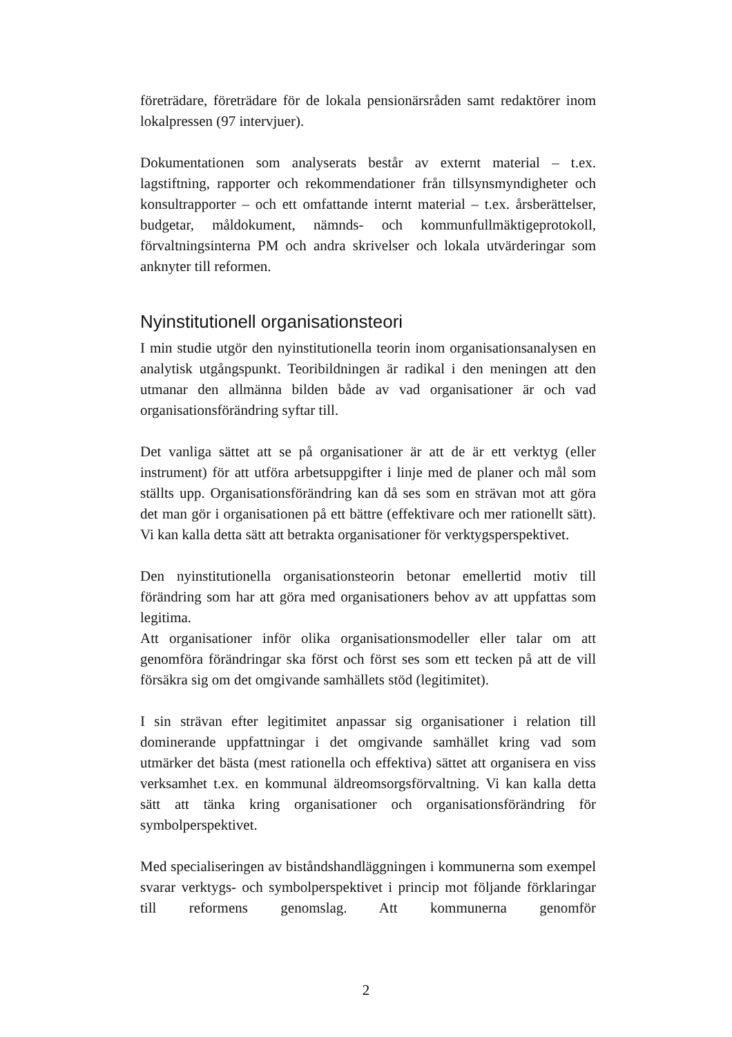företrädare, företrädare för de lokala pensionärsråden samt redaktörer inom lokalpressen (97 intervjuer).
Dokumentationen som analyserats består av externt material – t.ex. lagstiftning, rapporter och rekommendationer från tillsynsmyndigheter och konsultrapporter – och ett omfattande internt material – t.ex. årsberättelser, budgetar, måldokument, nämnds- och kommunfullmäktigeprotokoll, förvaltningsinterna PM och andra skrivelser och lokala utvärderingar som anknyter till reformen.
Nyinstitutionell organisationsteori
I min studie utgör den nyinstitutionella teorin inom organisationsanalysen en analytisk utgångspunkt. Teoribildningen är radikal i den meningen att den utmanar den allmänna bilden både av vad organisationer är och vad organisationsförändring syftar till.
Det vanliga sättet att se på organisationer är att de är ett verktyg (eller instrument) för att utföra arbetsuppgifter i linje med de planer och mål som ställts upp. Organisationsförändring kan då ses som en strävan mot att göra det man gör i organisationen på ett bättre (effektivare och mer rationellt sätt). Vi kan kalla detta sätt att betrakta organisationer för verktygsperspektivet.
Den nyinstitutionella organisationsteorin betonar emellertid motiv till förändring som har att göra med organisationers behov av att uppfattas som legitima.
Att organisationer inför olika organisationsmodeller eller talar om att genomföra förändringar ska först och först ses som ett tecken på att de vill försäkra sig om det omgivande samhällets stöd (legitimitet).
I sin strävan efter legitimitet anpassar sig organisationer i relation till dominerande uppfattningar i det omgivande samhället kring vad som utmärker det bästa (mest rationella och effektiva) sättet att organisera en viss verksamhet t.ex. en kommunal äldreomsorgsförvaltning. Vi kan kalla detta sätt att tänka kring organisationer och organisationsförändring för symbolperspektivet.
Med specialiseringen av biståndshandläggningen i kommunerna som exempel svarar verktygs- och symbolperspektivet i princip mot följande förklaringar till reformens genomslag. Att kommunerna genomför
2